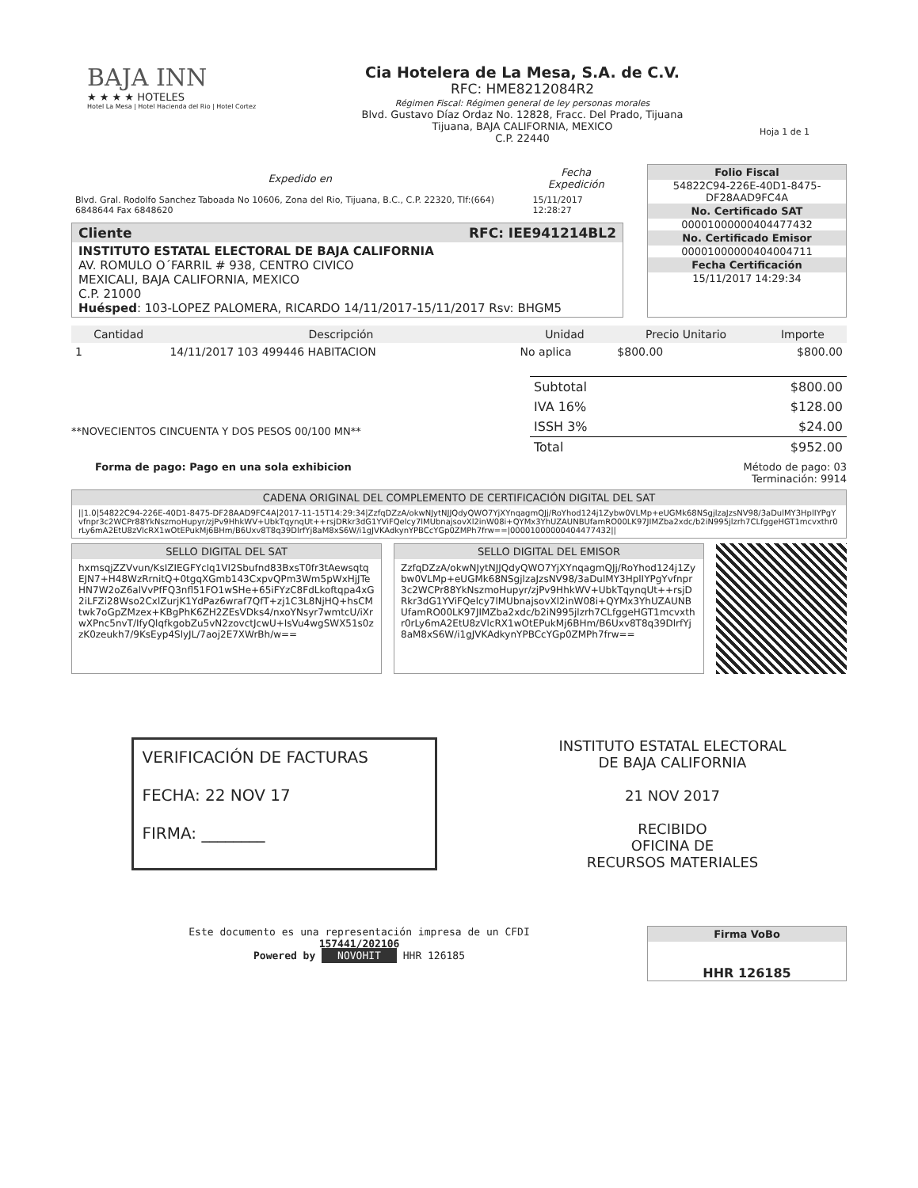BAJA INN
★ ★ ★ ★ HOTELES
Hotel La Mesa | Hotel Hacienda del Rio | Hotel Cortez
Cia Hotelera de La Mesa, S.A. de C.V.
RFC: HME8212084R2
Régimen Fiscal: Régimen general de ley personas morales
Blvd. Gustavo Díaz Ordaz No. 12828, Fracc. Del Prado, Tijuana
Tijuana, BAJA CALIFORNIA, MEXICO
C.P. 22440
Hoja 1 de 1
| Expedido en | Fecha Expedición |
| --- | --- |
| Blvd. Gral. Rodolfo Sanchez Taboada No 10606, Zona del Rio, Tijuana, B.C., C.P. 22320, Tlf:(664) 6848644 Fax 6848620 | 15/11/2017 12:28:27 |
Cliente RFC: IEE941214BL2
INSTITUTO ESTATAL ELECTORAL DE BAJA CALIFORNIA
AV. ROMULO O´FARRIL # 938, CENTRO CIVICO
MEXICALI, BAJA CALIFORNIA, MEXICO
C.P. 21000
Huésped: 103-LOPEZ PALOMERA, RICARDO 14/11/2017-15/11/2017 Rsv: BHGM5
Folio Fiscal
54822C94-226E-40D1-8475-DF28AAD9FC4A
No. Certificado SAT
00001000000404477432
No. Certificado Emisor
00001000000404004711
Fecha Certificación
15/11/2017 14:29:34
| Cantidad | Descripción | Unidad | Precio Unitario | Importe |
| --- | --- | --- | --- | --- |
| 1 | 14/11/2017 103 499446 HABITACION | No aplica | $800.00 | $800.00 |
| Subtotal | $800.00 |
| IVA 16% | $128.00 |
| ISSH 3% | $24.00 |
| Total | $952.00 |
**NOVECIENTOS CINCUENTA Y DOS PESOS 00/100 MN**
Forma de pago: Pago en una sola exhibicion Método de pago: 03
Terminación: 9914
CADENA ORIGINAL DEL COMPLEMENTO DE CERTIFICACIÓN DIGITAL DEL SAT
||1.0|54822C94-226E-40D1-8475-DF28AAD9FC4A|2017-11-15T14:29:34|ZzfqDZzA/okwNJytNJJQdyQWO7YjXYnqagmQJj/RoYhod124j1Zybw0VLMp+eUGMk68NSgjlzaJzsNV98/3aDulMY3HplIYPgYvfnpr3c2WCPr88YkNszmoHupyr/zjPv9HhkWV+UbkTqynqUt++rsjDRkr3dG1YViFQelcy7lMUbnajsovXl2inW08i+QYMx3YhUZAUNBUfamRO00LK97JIMZba2xdc/b2iN995jlzrh7CLfggeHGT1mcvxthr0rLy6mA2EtU8zVlcRX1wOtEPukMj6BHm/B6Uxv8T8q39DlrfYj8aM8xS6W/i1gJVKAdkynYPBCcYGp0ZMPh7frw==|00001000000404477432||
SELLO DIGITAL DEL SAT
hxmsqjZZVvun/KsIZIEGFYclq1VI2Sbufnd83BxsT0fr3tAewsqtqEJN7+H48WzRrnitQ+0tgqXGmb143CxpvQPm3Wm5pWxHjJTeHN7W2oZ6alVvPfFQ3nfl51FO1wSHe+65iFYzC8FdLkoftqpa4xG2iLFZi28Wso2CxlZurjK1YdPaz6wraf7QfT+zj1C3L8NjHQ+hsCMtwk7oGpZMzex+KBgPhK6ZH2ZEsVDks4/nxoYNsyr7wmtcU/iXrwXPnc5nvT/IfyQlqfkgobZu5vN2zovctJcwU+IsVu4wgSWX51s0zzK0zeukh7/9KsEyp4SlyJL/7aoj2E7XWrBh/w==
SELLO DIGITAL DEL EMISOR
ZzfqDZzA/okwNJytNJJQdyQWO7YjXYnqagmQJj/RoYhod124j1Zybw0VLMp+eUGMk68NSgjlzaJzsNV98/3aDulMY3HplIYPgYvfnpr3c2WCPr88YkNszmoHupyr/zjPv9HhkWV+UbkTqynqUt++rsjDRkr3dG1YViFQelcy7lMUbnajsovXl2inW08i+QYMx3YhUZAUNBUfamRO00LK97JIMZba2xdc/b2iN995jlzrh7CLfggeHGT1mcvxthr0rLy6mA2EtU8zVlcRX1wOtEPukMj6BHm/B6Uxv8T8q39DlrfYj8aM8xS6W/i1gJVKAdkynYPBCcYGp0ZMPh7frw==
VERIFICACIÓN DE FACTURAS
FECHA: 22 NOV 17
FIRMA: ________
INSTITUTO ESTATAL ELECTORAL
DE BAJA CALIFORNIA
21 NOV 2017
RECIBIDO
OFICINA DE
RECURSOS MATERIALES
Este documento es una representación impresa de un CFDI
157441/202106
Powered by NOVOHIT HHR 126185
Firma VoBo
HHR 126185